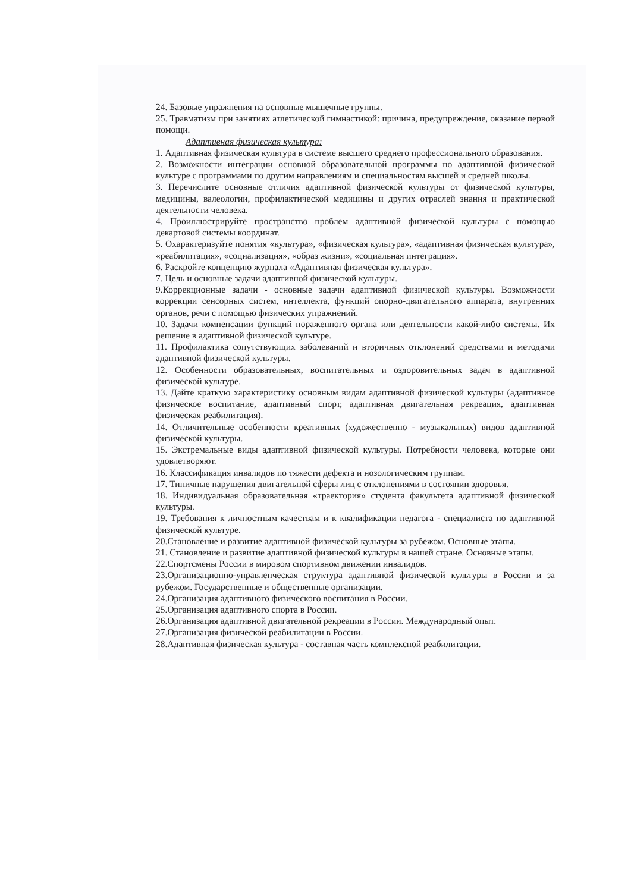24. Базовые упражнения на основные мышечные группы.
25. Травматизм при занятиях атлетической гимнастикой: причина, предупреждение, оказание первой помощи.
Адаптивная физическая культура:
1. Адаптивная физическая культура в системе высшего среднего профессионального образования.
2. Возможности интеграции основной образовательной программы по адаптивной физической культуре с программами по другим направлениям и специальностям высшей и средней школы.
3. Перечислите основные отличия адаптивной физической культуры от физической культуры, медицины, валеологии, профилактической медицины и других отраслей знания и практической деятельности человека.
4. Проиллюстрируйте пространство проблем адаптивной физической культуры с помощью декартовой системы координат.
5. Охарактеризуйте понятия «культура», «физическая культура», «адаптивная физическая культура», «реабилитация», «социализация», «образ жизни», «социальная интеграция».
6. Раскройте концепцию журнала «Адаптивная физическая культура».
7. Цель и основные задачи адаптивной физической культуры.
9.Коррекционные задачи - основные задачи адаптивной физической культуры. Возможности коррекции сенсорных систем, интеллекта, функций опорно-двигательного аппарата, внутренних органов, речи с помощью физических упражнений.
10. Задачи компенсации функций пораженного органа или деятельности какой-либо системы. Их решение в адаптивной физической культуре.
11. Профилактика сопутствующих заболеваний и вторичных отклонений средствами и методами адаптивной физической культуры.
12. Особенности образовательных, воспитательных и оздоровительных задач в адаптивной физической культуре.
13. Дайте краткую характеристику основным видам адаптивной физической культуры (адаптивное физическое воспитание, адаптивный спорт, адаптивная двигательная рекреация, адаптивная физическая реабилитация).
14. Отличительные особенности креативных (художественно - музыкальных) видов адаптивной физической культуры.
15. Экстремальные виды адаптивной физической культуры. Потребности человека, которые они удовлетворяют.
16. Классификация инвалидов по тяжести дефекта и нозологическим группам.
17. Типичные нарушения двигательной сферы лиц с отклонениями в состоянии здоровья.
18. Индивидуальная образовательная «траектория» студента факультета адаптивной физической культуры.
19. Требования к личностным качествам и к квалификации педагога - специалиста по адаптивной физической культуре.
20.Становление и развитие адаптивной физической культуры за рубежом. Основные этапы.
21. Становление и развитие адаптивной физической культуры в нашей стране. Основные этапы.
22.Спортсмены России в мировом спортивном движении инвалидов.
23.Организационно-управленческая структура адаптивной физической культуры в России и за рубежом. Государственные и общественные организации.
24.Организация адаптивного физического воспитания в России.
25.Организация адаптивного спорта в России.
26.Организация адаптивной двигательной рекреации в России. Международный опыт.
27.Организация физической реабилитации в России.
28.Адаптивная физическая культура - составная часть комплексной реабилитации.